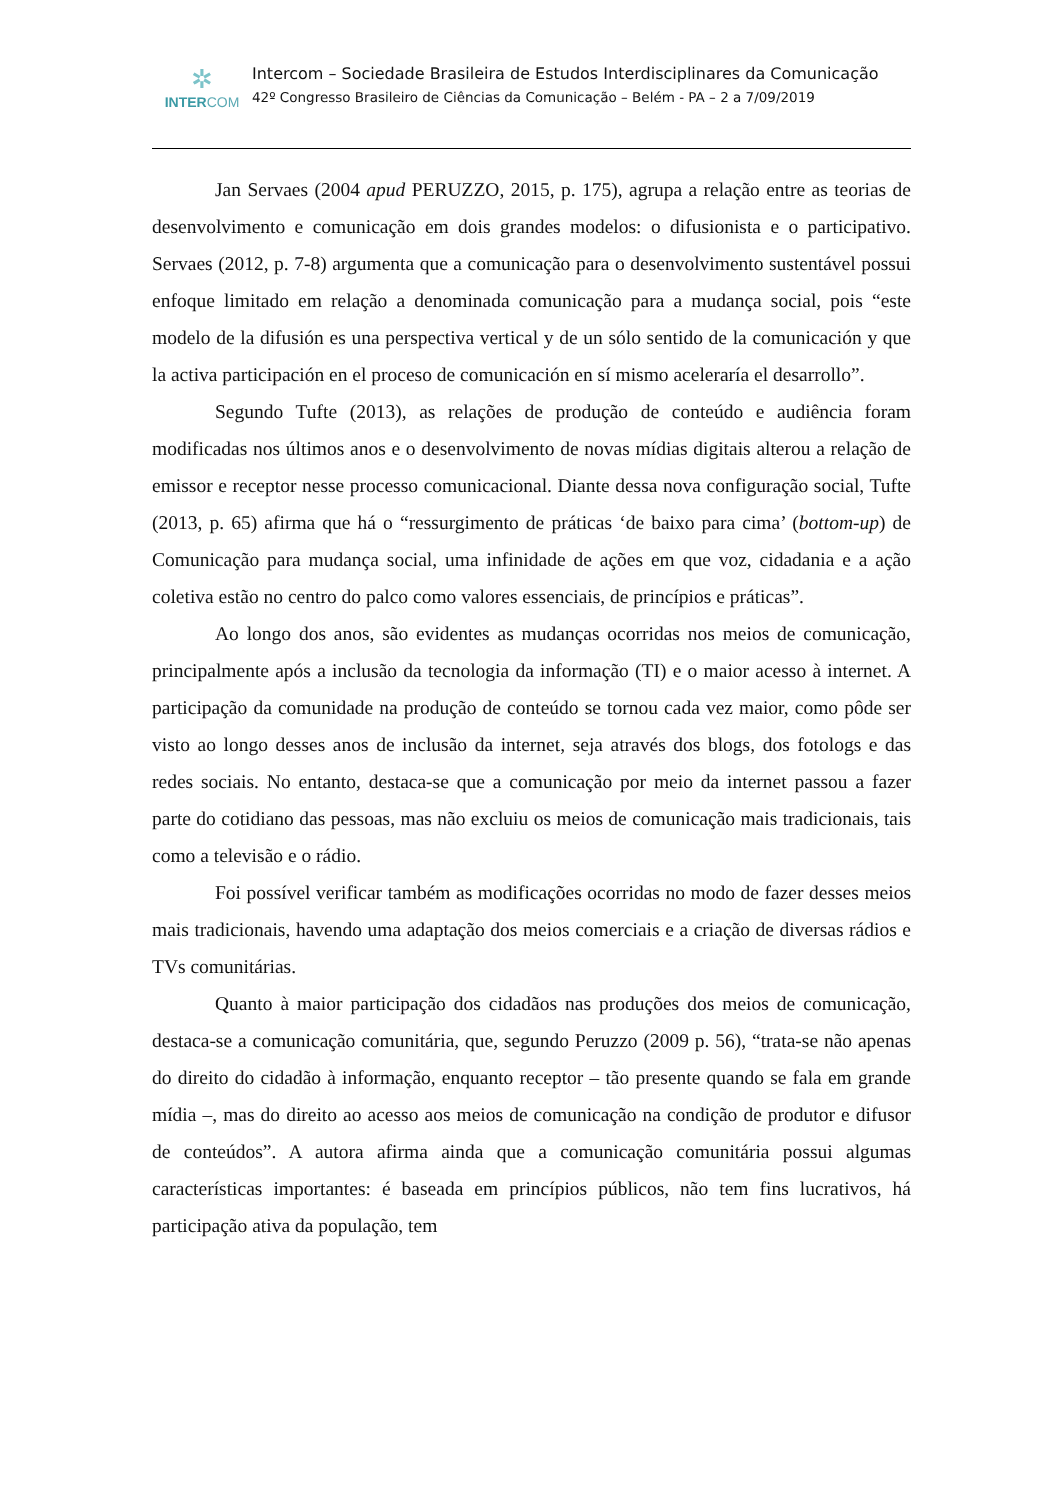✲
INTERCOM
Intercom – Sociedade Brasileira de Estudos Interdisciplinares da Comunicação
42º Congresso Brasileiro de Ciências da Comunicação – Belém - PA – 2 a 7/09/2019
Jan Servaes (2004 apud PERUZZO, 2015, p. 175), agrupa a relação entre as teorias de desenvolvimento e comunicação em dois grandes modelos: o difusionista e o participativo. Servaes (2012, p. 7-8) argumenta que a comunicação para o desenvolvimento sustentável possui enfoque limitado em relação a denominada comunicação para a mudança social, pois “este modelo de la difusión es una perspectiva vertical y de un sólo sentido de la comunicación y que la activa participación en el proceso de comunicación en sí mismo aceleraría el desarrollo”.
Segundo Tufte (2013), as relações de produção de conteúdo e audiência foram modificadas nos últimos anos e o desenvolvimento de novas mídias digitais alterou a relação de emissor e receptor nesse processo comunicacional. Diante dessa nova configuração social, Tufte (2013, p. 65) afirma que há o “ressurgimento de práticas ‘de baixo para cima’ (bottom-up) de Comunicação para mudança social, uma infinidade de ações em que voz, cidadania e a ação coletiva estão no centro do palco como valores essenciais, de princípios e práticas”.
Ao longo dos anos, são evidentes as mudanças ocorridas nos meios de comunicação, principalmente após a inclusão da tecnologia da informação (TI) e o maior acesso à internet. A participação da comunidade na produção de conteúdo se tornou cada vez maior, como pôde ser visto ao longo desses anos de inclusão da internet, seja através dos blogs, dos fotologs e das redes sociais. No entanto, destaca-se que a comunicação por meio da internet passou a fazer parte do cotidiano das pessoas, mas não excluiu os meios de comunicação mais tradicionais, tais como a televisão e o rádio.
Foi possível verificar também as modificações ocorridas no modo de fazer desses meios mais tradicionais, havendo uma adaptação dos meios comerciais e a criação de diversas rádios e TVs comunitárias.
Quanto à maior participação dos cidadãos nas produções dos meios de comunicação, destaca-se a comunicação comunitária, que, segundo Peruzzo (2009 p. 56), “trata-se não apenas do direito do cidadão à informação, enquanto receptor – tão presente quando se fala em grande mídia –, mas do direito ao acesso aos meios de comunicação na condição de produtor e difusor de conteúdos”. A autora afirma ainda que a comunicação comunitária possui algumas características importantes: é baseada em princípios públicos, não tem fins lucrativos, há participação ativa da população, tem